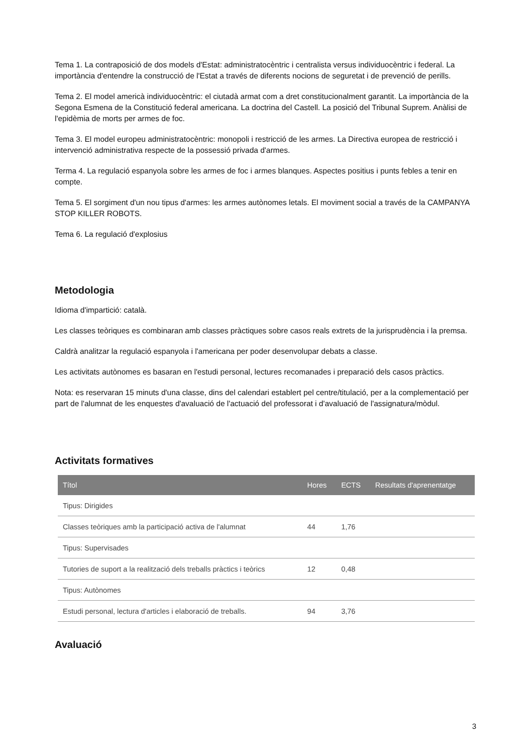Tema 1. La contraposició de dos models d'Estat: administratocèntric i centralista versus individuocèntric i federal. La importància d'entendre la construcció de l'Estat a través de diferents nocions de seguretat i de prevenció de perills.
Tema 2. El model americà individuocèntric: el ciutadà armat com a dret constitucionalment garantit. La importància de la Segona Esmena de la Constitució federal americana. La doctrina del Castell. La posició del Tribunal Suprem. Anàlisi de l'epidèmia de morts per armes de foc.
Tema 3. El model europeu administratocèntric: monopoli i restricció de les armes. La Directiva europea de restricció i intervenció administrativa respecte de la possessió privada d'armes.
Terma 4. La regulació espanyola sobre les armes de foc i armes blanques. Aspectes positius i punts febles a tenir en compte.
Tema 5. El sorgiment d'un nou tipus d'armes: les armes autònomes letals. El moviment social a través de la CAMPANYA STOP KILLER ROBOTS.
Tema 6. La regulació d'explosius
Metodologia
Idioma d'impartició: català.
Les classes teòriques es combinaran amb classes pràctiques sobre casos reals extrets de la jurisprudència i la premsa.
Caldrà analitzar la regulació espanyola i l'americana per poder desenvolupar debats a classe.
Les activitats autònomes es basaran en l'estudi personal, lectures recomanades i preparació dels casos pràctics.
Nota: es reservaran 15 minuts d'una classe, dins del calendari establert pel centre/titulació, per a la complementació per part de l'alumnat de les enquestes d'avaluació de l'actuació del professorat i d'avaluació de l'assignatura/mòdul.
Activitats formatives
| Títol | Hores | ECTS | Resultats d'aprenentatge |
| --- | --- | --- | --- |
| Tipus: Dirigides | | | |
| Classes teòriques amb la participació activa de l'alumnat | 44 | 1,76 | |
| Tipus: Supervisades | | | |
| Tutories de suport a la realització dels treballs pràctics i teòrics | 12 | 0,48 | |
| Tipus: Autònomes | | | |
| Estudi personal, lectura d'articles i elaboració de treballs. | 94 | 3,76 | |
Avaluació
3